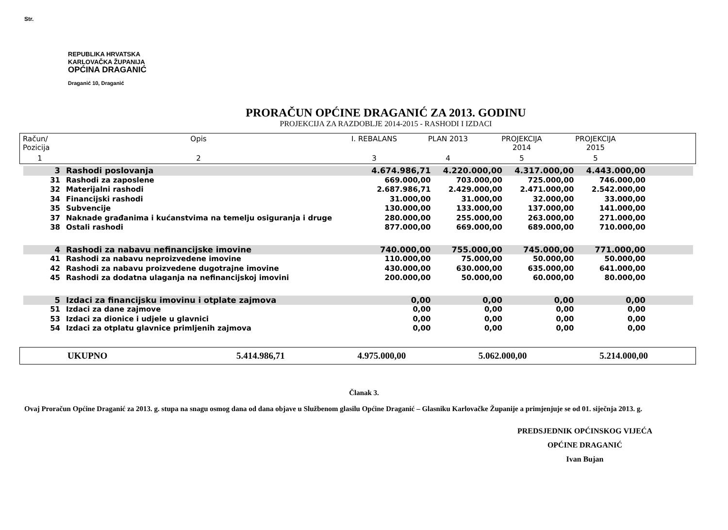Str.
REPUBLIKA HRVATSKA
KARLOVAČKA ŽUPANIJA
OPĆINA DRAGANIĆ
Draganić 10, Draganić
PRORAČUN OPĆINE DRAGANIĆ ZA 2013. GODINU
PROJEKCIJA ZA RAZDOBLJE 2014-2015 - RASHODI I IZDACI
| Račun/ Pozicija | Opis | I. REBALANS | PLAN 2013 | PROJEKCIJA 2014 | PROJEKCIJA 2015 | |
| 1 | 2 | 3 | 4 | 5 | 5 | |
| 3 | Rashodi poslovanja | 4.674.986,71 | 4.220.000,00 | 4.317.000,00 | 4.443.000,00 | |
| 31 | Rashodi za zaposlene | 669.000,00 | 703.000,00 | 725.000,00 | 746.000,00 | |
| 32 | Materijalni rashodi | 2.687.986,71 | 2.429.000,00 | 2.471.000,00 | 2.542.000,00 | |
| 34 | Financijski rashodi | 31.000,00 | 31.000,00 | 32.000,00 | 33.000,00 | |
| 35 | Subvencije | 130.000,00 | 133.000,00 | 137.000,00 | 141.000,00 | |
| 37 | Naknade građanima i kućanstvima na temelju osiguranja i druge | 280.000,00 | 255.000,00 | 263.000,00 | 271.000,00 | |
| 38 | Ostali rashodi | 877.000,00 | 669.000,00 | 689.000,00 | 710.000,00 | |
| 4 | Rashodi za nabavu nefinancijske imovine | 740.000,00 | 755.000,00 | 745.000,00 | 771.000,00 | |
| 41 | Rashodi za nabavu neproizvedene imovine | 110.000,00 | 75.000,00 | 50.000,00 | 50.000,00 | |
| 42 | Rashodi za nabavu proizvedene dugotrajne imovine | 430.000,00 | 630.000,00 | 635.000,00 | 641.000,00 | |
| 45 | Rashodi za dodatna ulaganja na nefinancijskoj imovini | 200.000,00 | 50.000,00 | 60.000,00 | 80.000,00 | |
| 5 | Izdaci za financijsku imovinu i otplate zajmova | 0,00 | 0,00 | 0,00 | 0,00 | |
| 51 | Izdaci za dane zajmove | 0,00 | 0,00 | 0,00 | 0,00 | |
| 53 | Izdaci za dionice i udjele u glavnici | 0,00 | 0,00 | 0,00 | 0,00 | |
| 54 | Izdaci za otplatu glavnice primljenih zajmova | 0,00 | 0,00 | 0,00 | 0,00 | |
| | UKUPNO | 5.414.986,71 | 4.975.000,00 | 5.062.000,00 | 5.214.000,00 | |
Članak 3.
Ovaj Proračun Općine Draganić za 2013. g. stupa na snagu osmog dana od dana objave u Službenom glasilu Općine Draganić – Glasniku Karlovačke Županije a primjenjuje se od 01. siječnja 2013. g.
PREDSJEDNIK OPĆINSKOG VIJEĆA
OPĆINE DRAGANIĆ
Ivan Bujan